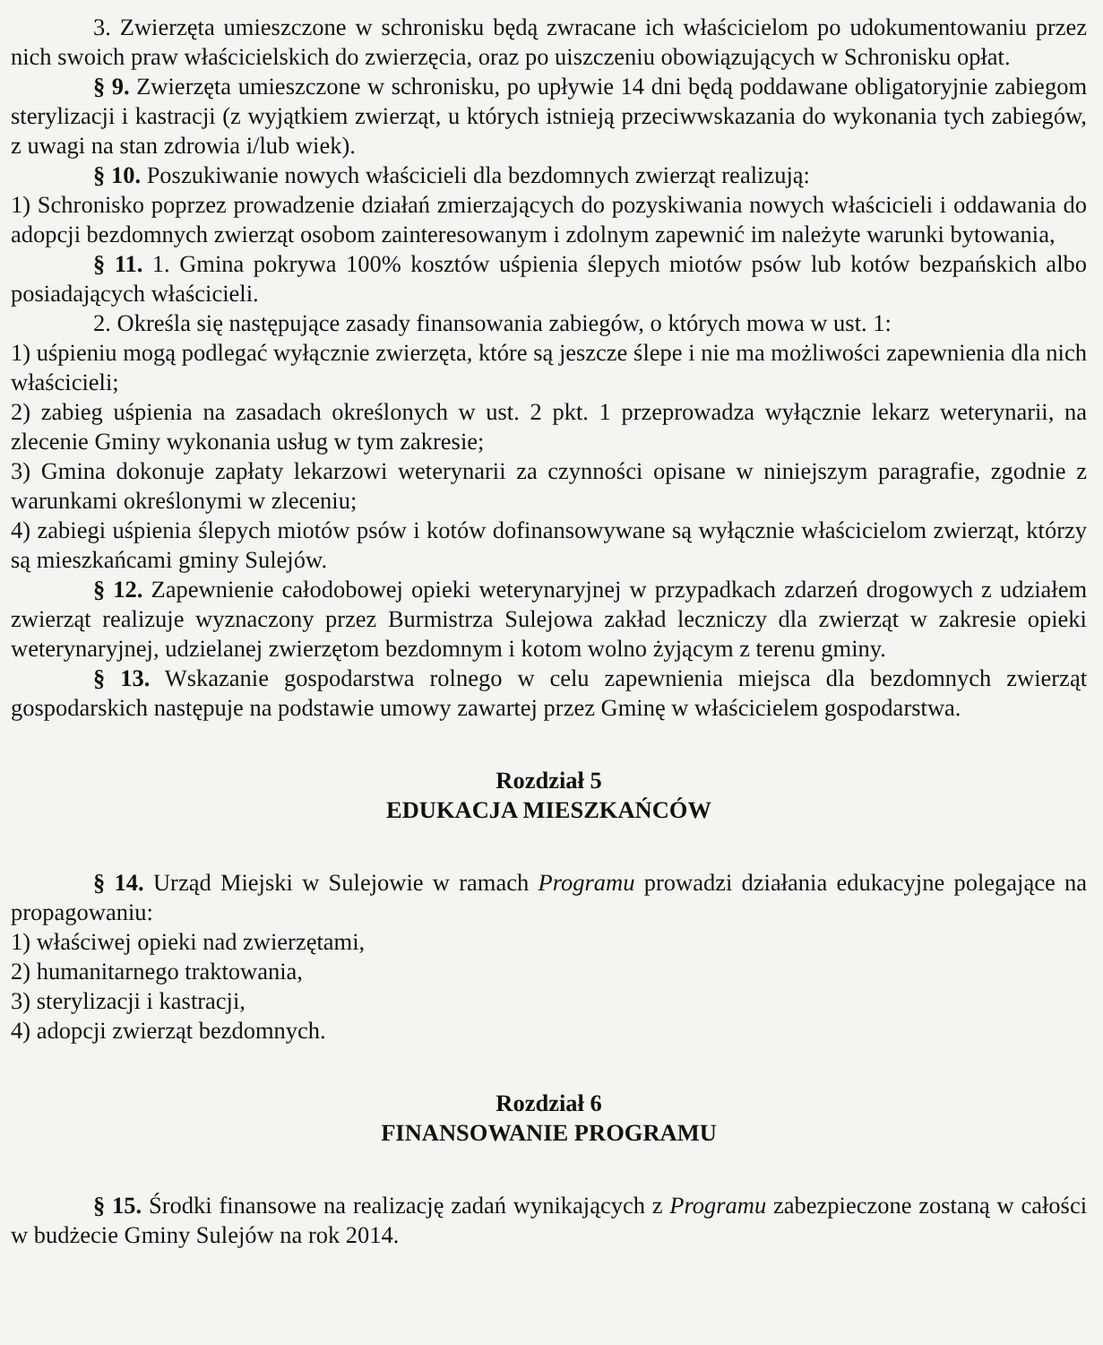3. Zwierzęta umieszczone w schronisku będą zwracane ich właścicielom po udokumentowaniu przez nich swoich praw właścicielskich do zwierzęcia, oraz po uiszczeniu obowiązujących w Schronisku opłat.
§ 9. Zwierzęta umieszczone w schronisku, po upływie 14 dni będą poddawane obligatoryjnie zabiegom sterylizacji i kastracji (z wyjątkiem zwierząt, u których istnieją przeciwwskazania do wykonania tych zabiegów, z uwagi na stan zdrowia i/lub wiek).
§ 10. Poszukiwanie nowych właścicieli dla bezdomnych zwierząt realizują:
1) Schronisko poprzez prowadzenie działań zmierzających do pozyskiwania nowych właścicieli i oddawania do adopcji bezdomnych zwierząt osobom zainteresowanym i zdolnym zapewnić im należyte warunki bytowania,
§ 11. 1. Gmina pokrywa 100% kosztów uśpienia ślepych miotów psów lub kotów bezpańskich albo posiadających właścicieli.
2. Określa się następujące zasady finansowania zabiegów, o których mowa w ust. 1:
1) uśpieniu mogą podlegać wyłącznie zwierzęta, które są jeszcze ślepe i nie ma możliwości zapewnienia dla nich właścicieli;
2) zabieg uśpienia na zasadach określonych w ust. 2 pkt. 1 przeprowadza wyłącznie lekarz weterynarii, na zlecenie Gminy wykonania usług w tym zakresie;
3) Gmina dokonuje zapłaty lekarzowi weterynarii za czynności opisane w niniejszym paragrafie, zgodnie z warunkami określonymi w zleceniu;
4) zabiegi uśpienia ślepych miotów psów i kotów dofinansowywane są wyłącznie właścicielom zwierząt, którzy są mieszkańcami gminy Sulejów.
§ 12. Zapewnienie całodobowej opieki weterynaryjnej w przypadkach zdarzeń drogowych z udziałem zwierząt realizuje wyznaczony przez Burmistrza Sulejowa zakład leczniczy dla zwierząt w zakresie opieki weterynaryjnej, udzielanej zwierzętom bezdomnym i kotom wolno żyjącym z terenu gminy.
§ 13. Wskazanie gospodarstwa rolnego w celu zapewnienia miejsca dla bezdomnych zwierząt gospodarskich następuje na podstawie umowy zawartej przez Gminę w właścicielem gospodarstwa.
Rozdział 5
EDUKACJA MIESZKAŃCÓW
§ 14. Urząd Miejski w Sulejowie w ramach Programu prowadzi działania edukacyjne polegające na propagowaniu:
1) właściwej opieki nad zwierzętami,
2) humanitarnego traktowania,
3) sterylizacji i kastracji,
4) adopcji zwierząt bezdomnych.
Rozdział 6
FINANSOWANIE PROGRAMU
§ 15. Środki finansowe na realizację zadań wynikających z Programu zabezpieczone zostaną w całości w budżecie Gminy Sulejów na rok 2014.